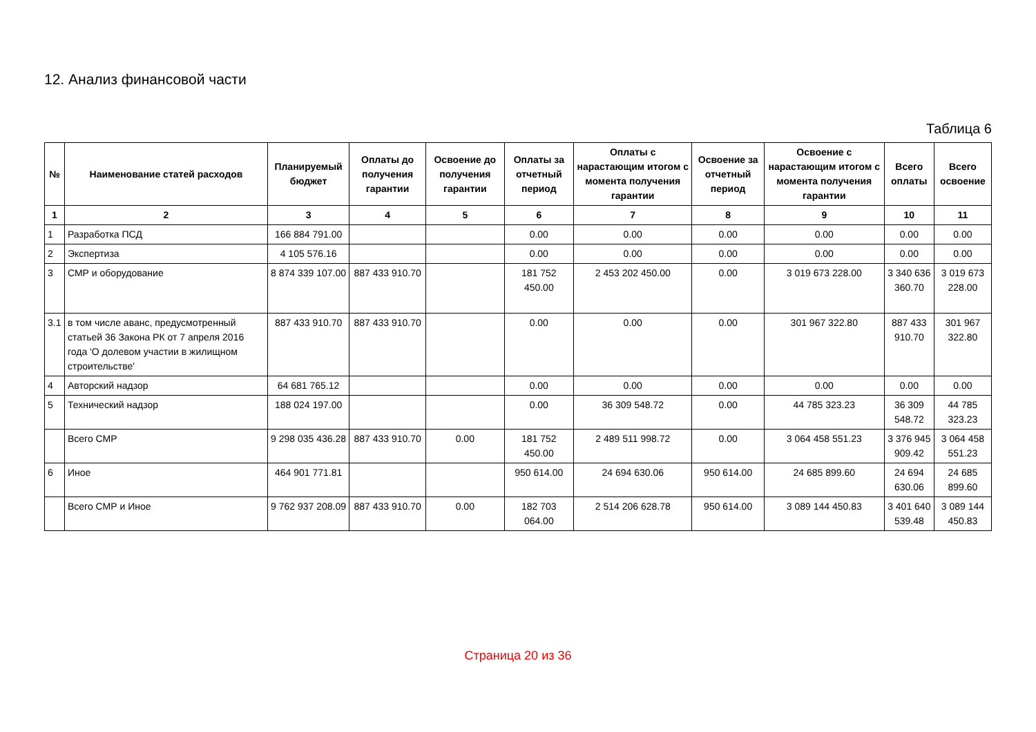12. Анализ финансовой части
Таблица 6
| № | Наименование статей расходов | Планируемый бюджет | Оплаты до получения гарантии | Освоение до получения гарантии | Оплаты за отчетный период | Оплаты с нарастающим итогом с момента получения гарантии | Освоение за отчетный период | Освоение с нарастающим итогом с момента получения гарантии | Всего оплаты | Всего освоение |
| --- | --- | --- | --- | --- | --- | --- | --- | --- | --- | --- |
| 1 | 2 | 3 | 4 | 5 | 6 | 7 | 8 | 9 | 10 | 11 |
| 1 | Разработка ПСД | 166 884 791.00 | | | 0.00 | 0.00 | 0.00 | 0.00 | 0.00 | 0.00 |
| 2 | Экспертиза | 4 105 576.16 | | | 0.00 | 0.00 | 0.00 | 0.00 | 0.00 | 0.00 |
| 3 | СМР и оборудование | 8 874 339 107.00 | 887 433 910.70 | | 181 752 450.00 | 2 453 202 450.00 | 0.00 | 3 019 673 228.00 | 3 340 636 360.70 | 3 019 673 228.00 |
| 3.1 | в том числе аванс, предусмотренный статьей 36 Закона РК от 7 апреля 2016 года 'О долевом участии в жилищном строительстве' | 887 433 910.70 | 887 433 910.70 | | 0.00 | 0.00 | 0.00 | 301 967 322.80 | 887 433 910.70 | 301 967 322.80 |
| 4 | Авторский надзор | 64 681 765.12 | | | 0.00 | 0.00 | 0.00 | 0.00 | 0.00 | 0.00 |
| 5 | Технический надзор | 188 024 197.00 | | | 0.00 | 36 309 548.72 | 0.00 | 44 785 323.23 | 36 309 548.72 | 44 785 323.23 |
| | Всего СМР | 9 298 035 436.28 | 887 433 910.70 | 0.00 | 181 752 450.00 | 2 489 511 998.72 | 0.00 | 3 064 458 551.23 | 3 376 945 909.42 | 3 064 458 551.23 |
| 6 | Иное | 464 901 771.81 | | | 950 614.00 | 24 694 630.06 | 950 614.00 | 24 685 899.60 | 24 694 630.06 | 24 685 899.60 |
| | Всего СМР и Иное | 9 762 937 208.09 | 887 433 910.70 | 0.00 | 182 703 064.00 | 2 514 206 628.78 | 950 614.00 | 3 089 144 450.83 | 3 401 640 539.48 | 3 089 144 450.83 |
Страница 20 из 36